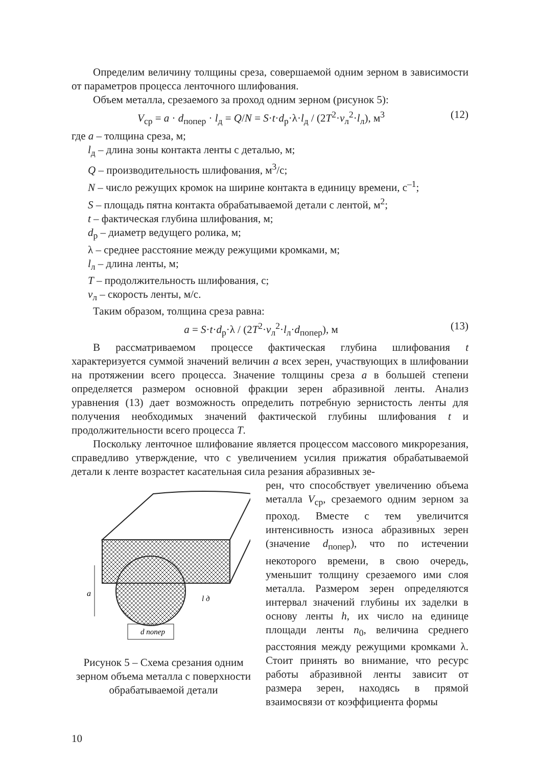Определим величину толщины среза, совершаемой одним зерном в зависимости от параметров процесса ленточного шлифования.
Объем металла, срезаемого за проход одним зерном (рисунок 5):
V<sub>ср</sub> = a · d<sub>попер</sub> · l<sub>д</sub> = Q/N = S·t·d<sub>р</sub>·λ·l<sub>д</sub> / (2T<sup>2</sup>·v<sub>л</sub><sup>2</sup>·l<sub>л</sub>), м<sup>3</sup> (12)
где a – толщина среза, м;
l<sub>д</sub> – длина зоны контакта ленты с деталью, м;
Q – производительность шлифования, м<sup>3</sup>/с;
N – число режущих кромок на ширине контакта в единицу времени, с<sup>–1</sup>;
S – площадь пятна контакта обрабатываемой детали с лентой, м<sup>2</sup>;
t – фактическая глубина шлифования, м;
d<sub>р</sub> – диаметр ведущего ролика, м;
λ – среднее расстояние между режущими кромками, м;
l<sub>л</sub> – длина ленты, м;
T – продолжительность шлифования, с;
v<sub>л</sub> – скорость ленты, м/с.
Таким образом, толщина среза равна:
a = S·t·d<sub>р</sub>·λ / (2T<sup>2</sup>·v<sub>л</sub><sup>2</sup>·l<sub>л</sub>·d<sub>попер</sub>), м (13)
В рассматриваемом процессе фактическая глубина шлифования t характеризуется суммой значений величин a всех зерен, участвующих в шлифовании на протяжении всего процесса. Значение толщины среза a в большей степени определяется размером основной фракции зерен абразивной ленты. Анализ уравнения (13) дает возможность определить потребную зернистость ленты для получения необходимых значений фактической глубины шлифования t и продолжительности всего процесса T.
Поскольку ленточное шлифование является процессом массового микрорезания, справедливо утверждение, что с увеличением усилия прижатия обрабатываемой детали к ленте возрастет касательная сила резания абразивных зе-
a
d попер
l д
Рисунок 5 – Схема срезания одним зерном объема металла с поверхности обрабатываемой детали
рен, что способствует увеличению объема металла V<sub>ср</sub>, срезаемого одним зерном за проход. Вместе с тем увеличится интенсивность износа абразивных зерен (значение d<sub>попер</sub>), что по истечении некоторого времени, в свою очередь, уменьшит толщину срезаемого ими слоя металла. Размером зерен определяются интервал значений глубины их заделки в основу ленты h, их число на единице площади ленты n<sub>0</sub>, величина среднего расстояния между режущими кромками λ. Стоит принять во внимание, что ресурс работы абразивной ленты зависит от размера зерен, находясь в прямой взаимосвязи от коэффициента формы
10